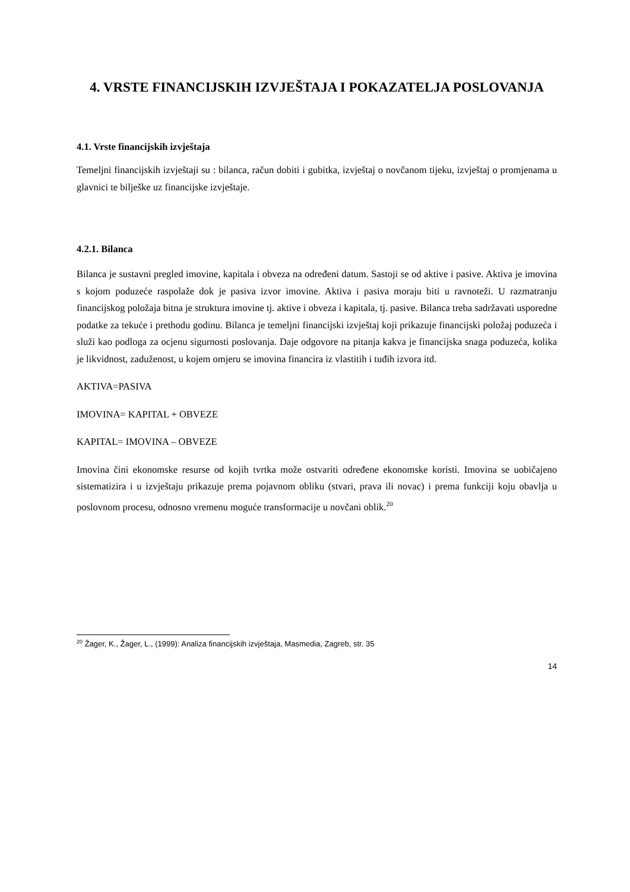4. VRSTE FINANCIJSKIH IZVJEŠTAJA I POKAZATELJA POSLOVANJA
4.1. Vrste financijskih izvještaja
Temeljni financijskih izvještaji su : bilanca, račun dobiti i gubitka, izvještaj o novčanom tijeku, izvještaj o promjenama u glavnici te bilješke uz financijske izvještaje.
4.2.1. Bilanca
Bilanca je sustavni pregled imovine, kapitala i obveza na određeni datum. Sastoji se od aktive i pasive. Aktiva je imovina s kojom poduzeće raspolaže dok je pasiva izvor imovine. Aktiva i pasiva moraju biti u ravnoteži. U razmatranju financijskog položaja bitna je struktura imovine tj. aktive i obveza i kapitala, tj. pasive. Bilanca treba sadržavati usporedne podatke za tekuće i prethodu godinu. Bilanca je temeljni financijski izvještaj koji prikazuje financijski položaj poduzeća i služi kao podloga za ocjenu sigurnosti poslovanja. Daje odgovore na pitanja kakva je financijska snaga poduzeća, kolika je likvidnost, zaduženost, u kojem omjeru se imovina financira iz vlastitih i tuđih izvora itd.
AKTIVA=PASIVA
IMOVINA= KAPITAL + OBVEZE
KAPITAL= IMOVINA – OBVEZE
Imovina čini ekonomske resurse od kojih tvrtka može ostvariti određene ekonomske koristi. Imovina se uobičajeno sistematizira i u izvještaju prikazuje prema pojavnom obliku (stvari, prava ili novac) i prema funkciji koju obavlja u poslovnom procesu, odnosno vremenu moguće transformacije u novčani oblik.<sup>20</sup>
<sup>20</sup> Žager, K., Žager, L., (1999): Analiza financijskih izvještaja, Masmedia, Zagreb, str. 35
14